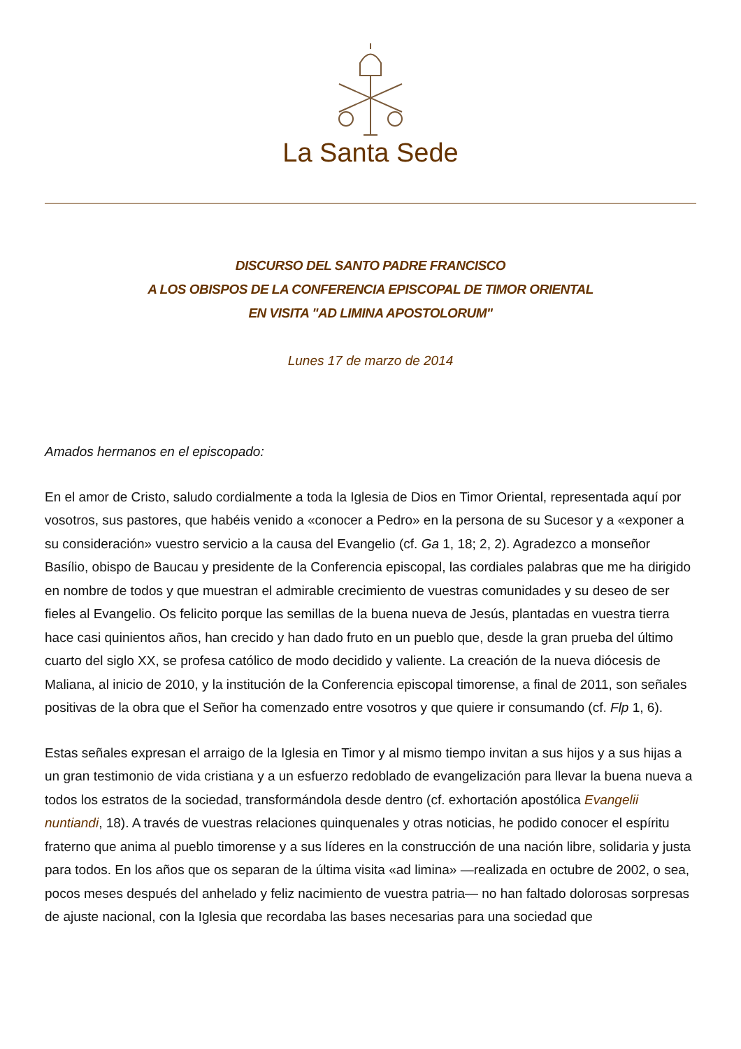La Santa Sede
DISCURSO DEL SANTO PADRE FRANCISCO
A LOS OBISPOS DE LA CONFERENCIA EPISCOPAL DE TIMOR ORIENTAL
EN VISITA "AD LIMINA APOSTOLORUM"
Lunes 17 de marzo de 2014
Amados hermanos en el episcopado:
En el amor de Cristo, saludo cordialmente a toda la Iglesia de Dios en Timor Oriental, representada aquí por vosotros, sus pastores, que habéis venido a «conocer a Pedro» en la persona de su Sucesor y a «exponer a su consideración» vuestro servicio a la causa del Evangelio (cf. Ga 1, 18; 2, 2). Agradezco a monseñor Basílio, obispo de Baucau y presidente de la Conferencia episcopal, las cordiales palabras que me ha dirigido en nombre de todos y que muestran el admirable crecimiento de vuestras comunidades y su deseo de ser fieles al Evangelio. Os felicito porque las semillas de la buena nueva de Jesús, plantadas en vuestra tierra hace casi quinientos años, han crecido y han dado fruto en un pueblo que, desde la gran prueba del último cuarto del siglo XX, se profesa católico de modo decidido y valiente. La creación de la nueva diócesis de Maliana, al inicio de 2010, y la institución de la Conferencia episcopal timorense, a final de 2011, son señales positivas de la obra que el Señor ha comenzado entre vosotros y que quiere ir consumando (cf. Flp 1, 6).
Estas señales expresan el arraigo de la Iglesia en Timor y al mismo tiempo invitan a sus hijos y a sus hijas a un gran testimonio de vida cristiana y a un esfuerzo redoblado de evangelización para llevar la buena nueva a todos los estratos de la sociedad, transformándola desde dentro (cf. exhortación apostólica Evangelii nuntiandi, 18). A través de vuestras relaciones quinquenales y otras noticias, he podido conocer el espíritu fraterno que anima al pueblo timorense y a sus líderes en la construcción de una nación libre, solidaria y justa para todos. En los años que os separan de la última visita «ad limina» —realizada en octubre de 2002, o sea, pocos meses después del anhelado y feliz nacimiento de vuestra patria— no han faltado dolorosas sorpresas de ajuste nacional, con la Iglesia que recordaba las bases necesarias para una sociedad que